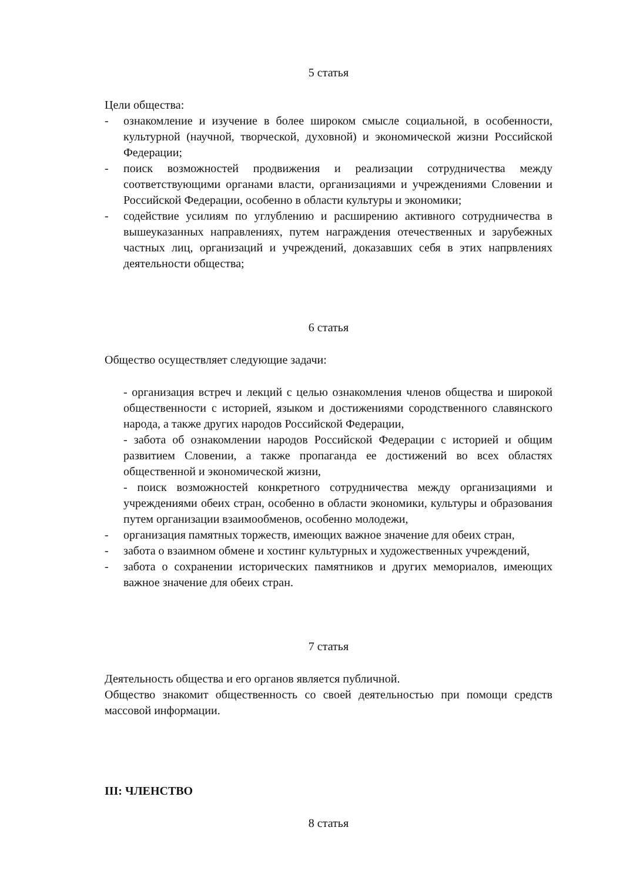5 статья
Цели общества:
- ознакомление и изучение в более широком смысле социальной, в особенности, культурной (научной, творческой, духовной) и экономической жизни Российской Федерации;
- поиск возможностей продвижения и реализации сотрудничества между соответствующими органами власти, организациями и учреждениями Словении и Российской Федерации, особенно в области культуры и экономики;
- содействие усилиям по углублению и расширению активного сотрудничества в вышеуказанных направлениях, путем награждения отечественных и зарубежных частных лиц, организаций и учреждений, доказавших себя в этих напрвлениях деятельности общества;
6 статья
Общество осуществляет следующие задачи:
- организация встреч и лекций с целью ознакомления членов общества и широкой общественности с историей, языком и достижениями сородственного славянского народа, а также других народов Российской Федерации,
- забота об ознакомлении народов Российской Федерации с историей и общим развитием Словении, а также пропаганда ее достижений во всех областях общественной и экономической жизни,
- поиск возможностей конкретного сотрудничества между организациями и учреждениями обеих стран, особенно в области экономики, культуры и образования путем организации взаимообменов, особенно молодежи,
- организация памятных торжеств, имеющих важное значение для обеих стран,
- забота о взаимном обмене и хостинг культурных и художественных учреждений,
- забота о сохранении исторических памятников и других мемориалов, имеющих важное значение для обеих стран.
7 статья
Деятельность общества и его органов является публичной.
Общество знакомит общественность со своей деятельностью при помощи средств массовой информации.
III: ЧЛЕНСТВО
8 статья